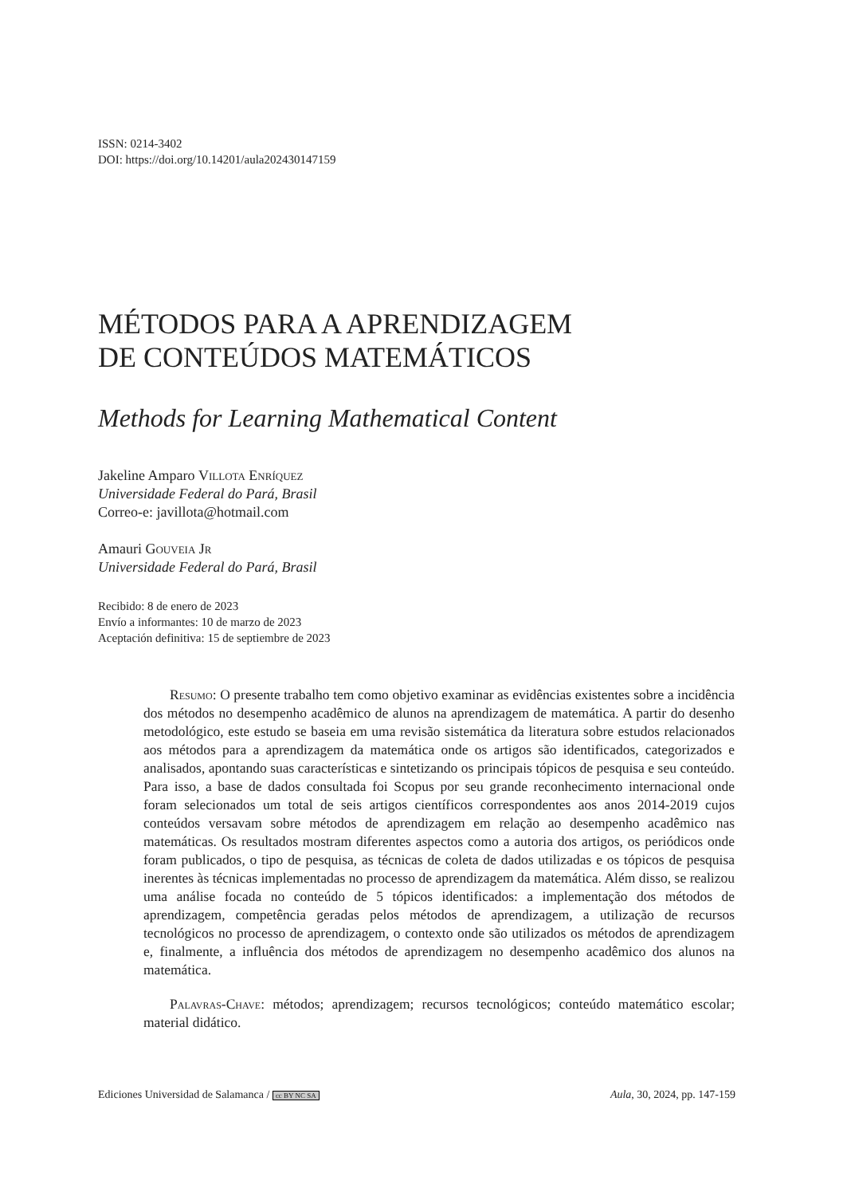ISSN: 0214-3402
DOI: https://doi.org/10.14201/aula202430147159
MÉTODOS PARA A APRENDIZAGEM
DE CONTEÚDOS MATEMÁTICOS
Methods for Learning Mathematical Content
Jakeline Amparo Villota Enríquez
Universidade Federal do Pará, Brasil
Correo-e: javillota@hotmail.com
Amauri Gouveia Jr
Universidade Federal do Pará, Brasil
Recibido: 8 de enero de 2023
Envío a informantes: 10 de marzo de 2023
Aceptación definitiva: 15 de septiembre de 2023
Resumo: O presente trabalho tem como objetivo examinar as evidências existentes sobre a incidência dos métodos no desempenho acadêmico de alunos na aprendizagem de matemática. A partir do desenho metodológico, este estudo se baseia em uma revisão sistemática da literatura sobre estudos relacionados aos métodos para a aprendizagem da matemática onde os artigos são identificados, categorizados e analisados, apontando suas características e sintetizando os principais tópicos de pesquisa e seu conteúdo. Para isso, a base de dados consultada foi Scopus por seu grande reconhecimento internacional onde foram selecionados um total de seis artigos científicos correspondentes aos anos 2014-2019 cujos conteúdos versavam sobre métodos de aprendizagem em relação ao desempenho acadêmico nas matemáticas. Os resultados mostram diferentes aspectos como a autoria dos artigos, os periódicos onde foram publicados, o tipo de pesquisa, as técnicas de coleta de dados utilizadas e os tópicos de pesquisa inerentes às técnicas implementadas no processo de aprendizagem da matemática. Além disso, se realizou uma análise focada no conteúdo de 5 tópicos identificados: a implementação dos métodos de aprendizagem, competência geradas pelos métodos de aprendizagem, a utilização de recursos tecnológicos no processo de aprendizagem, o contexto onde são utilizados os métodos de aprendizagem e, finalmente, a influência dos métodos de aprendizagem no desempenho acadêmico dos alunos na matemática.
Palavras-Chave: métodos; aprendizagem; recursos tecnológicos; conteúdo matemático escolar; material didático.
Ediciones Universidad de Salamanca / cc BY NC SA Aula, 30, 2024, pp. 147-159